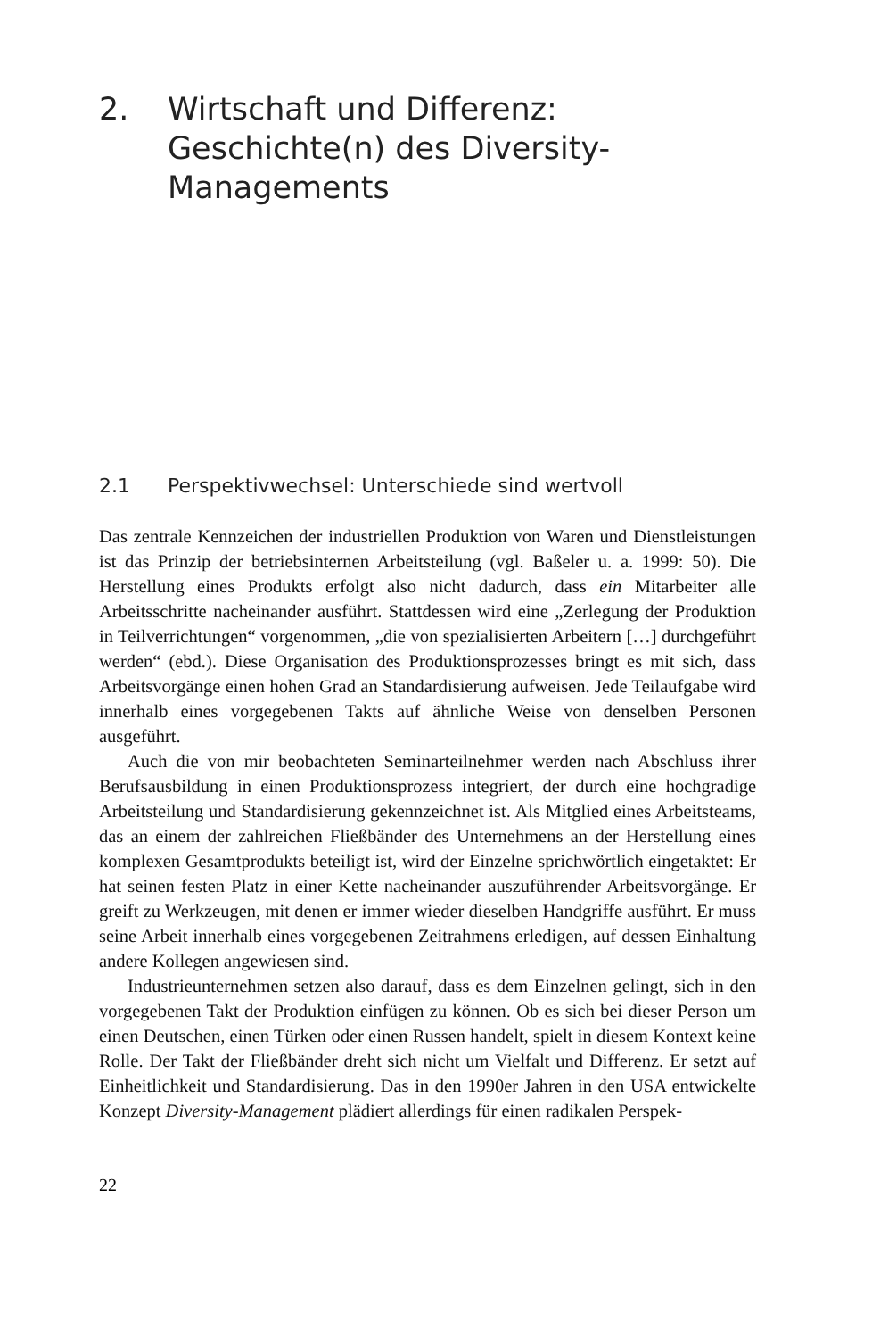2. Wirtschaft und Differenz: Geschichte(n) des Diversity-Managements
2.1 Perspektivwechsel: Unterschiede sind wertvoll
Das zentrale Kennzeichen der industriellen Produktion von Waren und Dienstleistungen ist das Prinzip der betriebsinternen Arbeitsteilung (vgl. Baßeler u. a. 1999: 50). Die Herstellung eines Produkts erfolgt also nicht dadurch, dass ein Mitarbeiter alle Arbeitsschritte nacheinander ausführt. Stattdessen wird eine „Zerlegung der Produktion in Teilverrichtungen“ vorgenommen, „die von spezialisierten Arbeitern […] durchgeführt werden“ (ebd.). Diese Organisation des Produktionsprozesses bringt es mit sich, dass Arbeitsvorgänge einen hohen Grad an Standardisierung aufweisen. Jede Teilaufgabe wird innerhalb eines vorgegebenen Takts auf ähnliche Weise von denselben Personen ausgeführt.
Auch die von mir beobachteten Seminarteilnehmer werden nach Abschluss ihrer Berufsausbildung in einen Produktionsprozess integriert, der durch eine hochgradige Arbeitsteilung und Standardisierung gekennzeichnet ist. Als Mitglied eines Arbeitsteams, das an einem der zahlreichen Fließbänder des Unternehmens an der Herstellung eines komplexen Gesamtprodukts beteiligt ist, wird der Einzelne sprichwörtlich eingetaktet: Er hat seinen festen Platz in einer Kette nacheinander auszuführender Arbeitsvorgänge. Er greift zu Werkzeugen, mit denen er immer wieder dieselben Handgriffe ausführt. Er muss seine Arbeit innerhalb eines vorgegebenen Zeitrahmens erledigen, auf dessen Einhaltung andere Kollegen angewiesen sind.
Industrieunternehmen setzen also darauf, dass es dem Einzelnen gelingt, sich in den vorgegebenen Takt der Produktion einfügen zu können. Ob es sich bei dieser Person um einen Deutschen, einen Türken oder einen Russen handelt, spielt in diesem Kontext keine Rolle. Der Takt der Fließbänder dreht sich nicht um Vielfalt und Differenz. Er setzt auf Einheitlichkeit und Standardisierung. Das in den 1990er Jahren in den USA entwickelte Konzept Diversity-Management plädiert allerdings für einen radikalen Perspek-
22